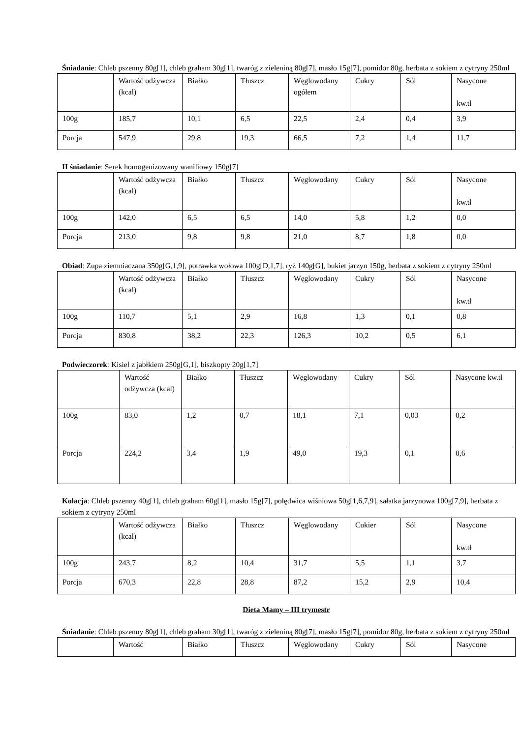Śniadanie: Chleb pszenny 80g[1], chleb graham 30g[1], twaróg z zieleniną 80g[7], masło 15g[7], pomidor 80g, herbata z sokiem z cytryny 250ml
| | Wartość odżywcza (kcal) | Białko | Tłuszcz | Węglowodany ogółem | Cukry | Sól | Nasycone kw.tł |
| 100g | 185,7 | 10,1 | 6,5 | 22,5 | 2,4 | 0,4 | 3,9 |
| Porcja | 547,9 | 29,8 | 19,3 | 66,5 | 7,2 | 1,4 | 11,7 |
II śniadanie: Serek homogenizowany waniliowy 150g[7]
| | Wartość odżywcza (kcal) | Białko | Tłuszcz | Węglowodany | Cukry | Sól | Nasycone kw.tł |
| 100g | 142,0 | 6,5 | 6,5 | 14,0 | 5,8 | 1,2 | 0,0 |
| Porcja | 213,0 | 9,8 | 9,8 | 21,0 | 8,7 | 1,8 | 0,0 |
Obiad: Zupa ziemniaczana 350g[G,1,9], potrawka wołowa 100g[D,1,7], ryż 140g[G], bukiet jarzyn 150g, herbata z sokiem z cytryny 250ml
| | Wartość odżywcza (kcal) | Białko | Tłuszcz | Węglowodany | Cukry | Sól | Nasycone kw.tł |
| 100g | 110,7 | 5,1 | 2,9 | 16,8 | 1,3 | 0,1 | 0,8 |
| Porcja | 830,8 | 38,2 | 22,3 | 126,3 | 10,2 | 0,5 | 6,1 |
Podwieczorek: Kisiel z jabłkiem 250g[G,1], biszkopty 20g[1,7]
| | Wartość odżywcza (kcal) | Białko | Tłuszcz | Węglowodany | Cukry | Sól | Nasycone kw.tł |
| 100g | 83,0 | 1,2 | 0,7 | 18,1 | 7,1 | 0,03 | 0,2 |
| Porcja | 224,2 | 3,4 | 1,9 | 49,0 | 19,3 | 0,1 | 0,6 |
Kolacja: Chleb pszenny 40g[1], chleb graham 60g[1], masło 15g[7], polędwica wiśniowa 50g[1,6,7,9], sałatka jarzynowa 100g[7,9], herbata z sokiem z cytryny 250ml
| | Wartość odżywcza (kcal) | Białko | Tłuszcz | Węglowodany | Cukier | Sól | Nasycone kw.tł |
| 100g | 243,7 | 8,2 | 10,4 | 31,7 | 5,5 | 1,1 | 3,7 |
| Porcja | 670,3 | 22,8 | 28,8 | 87,2 | 15,2 | 2,9 | 10,4 |
Dieta Mamy – III trymestr
Śniadanie: Chleb pszenny 80g[1], chleb graham 30g[1], twaróg z zieleniną 80g[7], masło 15g[7], pomidor 80g, herbata z sokiem z cytryny 250ml
| | Wartość | Białko | Tłuszcz | Węglowodany | Cukry | Sól | Nasycone |